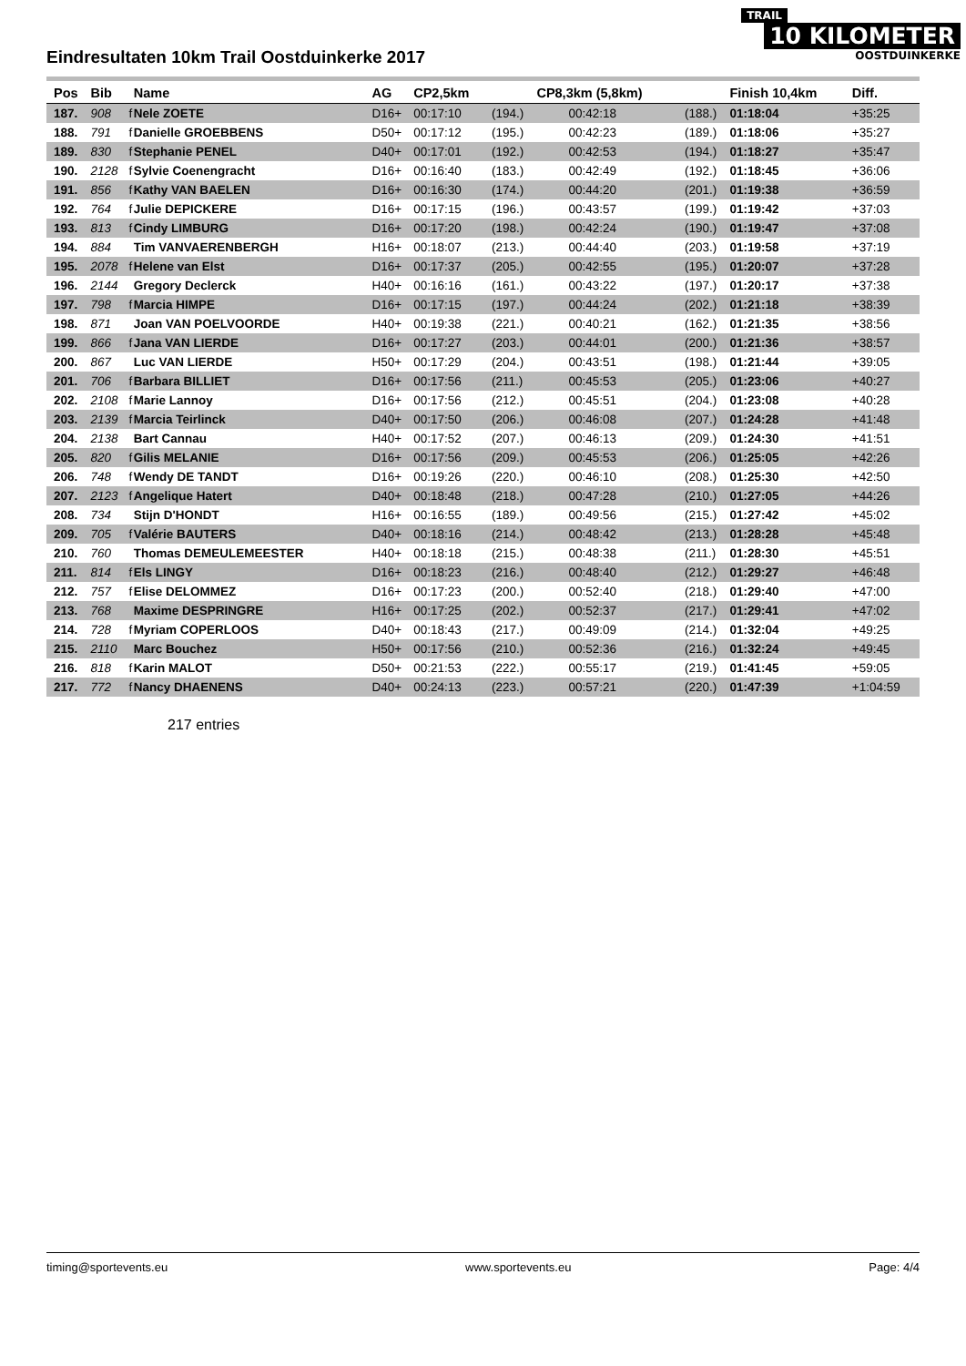Eindresultaten 10km Trail Oostduinkerke 2017
TRAIL
10 KILOMETER
OOSTDUINKERKE
| Pos | Bib | | Name | AG | CP2,5km | | CP8,3km (5,8km) | | Finish 10,4km | Diff. |
| --- | --- | --- | --- | --- | --- | --- | --- | --- | --- | --- |
| 187. | 908 | f | Nele ZOETE | D16+ | 00:17:10 | (194.) | 00:42:18 | (188.) | 01:18:04 | +35:25 |
| 188. | 791 | f | Danielle GROEBBENS | D50+ | 00:17:12 | (195.) | 00:42:23 | (189.) | 01:18:06 | +35:27 |
| 189. | 830 | f | Stephanie PENEL | D40+ | 00:17:01 | (192.) | 00:42:53 | (194.) | 01:18:27 | +35:47 |
| 190. | 2128 | f | Sylvie Coenengracht | D16+ | 00:16:40 | (183.) | 00:42:49 | (192.) | 01:18:45 | +36:06 |
| 191. | 856 | f | Kathy VAN BAELEN | D16+ | 00:16:30 | (174.) | 00:44:20 | (201.) | 01:19:38 | +36:59 |
| 192. | 764 | f | Julie DEPICKERE | D16+ | 00:17:15 | (196.) | 00:43:57 | (199.) | 01:19:42 | +37:03 |
| 193. | 813 | f | Cindy LIMBURG | D16+ | 00:17:20 | (198.) | 00:42:24 | (190.) | 01:19:47 | +37:08 |
| 194. | 884 | | Tim VANVAERENBERGH | H16+ | 00:18:07 | (213.) | 00:44:40 | (203.) | 01:19:58 | +37:19 |
| 195. | 2078 | f | Helene van Elst | D16+ | 00:17:37 | (205.) | 00:42:55 | (195.) | 01:20:07 | +37:28 |
| 196. | 2144 | | Gregory Declerck | H40+ | 00:16:16 | (161.) | 00:43:22 | (197.) | 01:20:17 | +37:38 |
| 197. | 798 | f | Marcia HIMPE | D16+ | 00:17:15 | (197.) | 00:44:24 | (202.) | 01:21:18 | +38:39 |
| 198. | 871 | | Joan VAN POELVOORDE | H40+ | 00:19:38 | (221.) | 00:40:21 | (162.) | 01:21:35 | +38:56 |
| 199. | 866 | f | Jana VAN LIERDE | D16+ | 00:17:27 | (203.) | 00:44:01 | (200.) | 01:21:36 | +38:57 |
| 200. | 867 | | Luc VAN LIERDE | H50+ | 00:17:29 | (204.) | 00:43:51 | (198.) | 01:21:44 | +39:05 |
| 201. | 706 | f | Barbara BILLIET | D16+ | 00:17:56 | (211.) | 00:45:53 | (205.) | 01:23:06 | +40:27 |
| 202. | 2108 | f | Marie Lannoy | D16+ | 00:17:56 | (212.) | 00:45:51 | (204.) | 01:23:08 | +40:28 |
| 203. | 2139 | f | Marcia Teirlinck | D40+ | 00:17:50 | (206.) | 00:46:08 | (207.) | 01:24:28 | +41:48 |
| 204. | 2138 | | Bart Cannau | H40+ | 00:17:52 | (207.) | 00:46:13 | (209.) | 01:24:30 | +41:51 |
| 205. | 820 | f | Gilis MELANIE | D16+ | 00:17:56 | (209.) | 00:45:53 | (206.) | 01:25:05 | +42:26 |
| 206. | 748 | f | Wendy DE TANDT | D16+ | 00:19:26 | (220.) | 00:46:10 | (208.) | 01:25:30 | +42:50 |
| 207. | 2123 | f | Angelique Hatert | D40+ | 00:18:48 | (218.) | 00:47:28 | (210.) | 01:27:05 | +44:26 |
| 208. | 734 | | Stijn D'HONDT | H16+ | 00:16:55 | (189.) | 00:49:56 | (215.) | 01:27:42 | +45:02 |
| 209. | 705 | f | Valérie BAUTERS | D40+ | 00:18:16 | (214.) | 00:48:42 | (213.) | 01:28:28 | +45:48 |
| 210. | 760 | | Thomas DEMEULEMEESTER | H40+ | 00:18:18 | (215.) | 00:48:38 | (211.) | 01:28:30 | +45:51 |
| 211. | 814 | f | Els LINGY | D16+ | 00:18:23 | (216.) | 00:48:40 | (212.) | 01:29:27 | +46:48 |
| 212. | 757 | f | Elise DELOMMEZ | D16+ | 00:17:23 | (200.) | 00:52:40 | (218.) | 01:29:40 | +47:00 |
| 213. | 768 | | Maxime DESPRINGRE | H16+ | 00:17:25 | (202.) | 00:52:37 | (217.) | 01:29:41 | +47:02 |
| 214. | 728 | f | Myriam COPERLOOS | D40+ | 00:18:43 | (217.) | 00:49:09 | (214.) | 01:32:04 | +49:25 |
| 215. | 2110 | | Marc Bouchez | H50+ | 00:17:56 | (210.) | 00:52:36 | (216.) | 01:32:24 | +49:45 |
| 216. | 818 | f | Karin MALOT | D50+ | 00:21:53 | (222.) | 00:55:17 | (219.) | 01:41:45 | +59:05 |
| 217. | 772 | f | Nancy DHAENENS | D40+ | 00:24:13 | (223.) | 00:57:21 | (220.) | 01:47:39 | +1:04:59 |
217 entries
timing@sportevents.eu www.sportevents.eu Page: 4/4